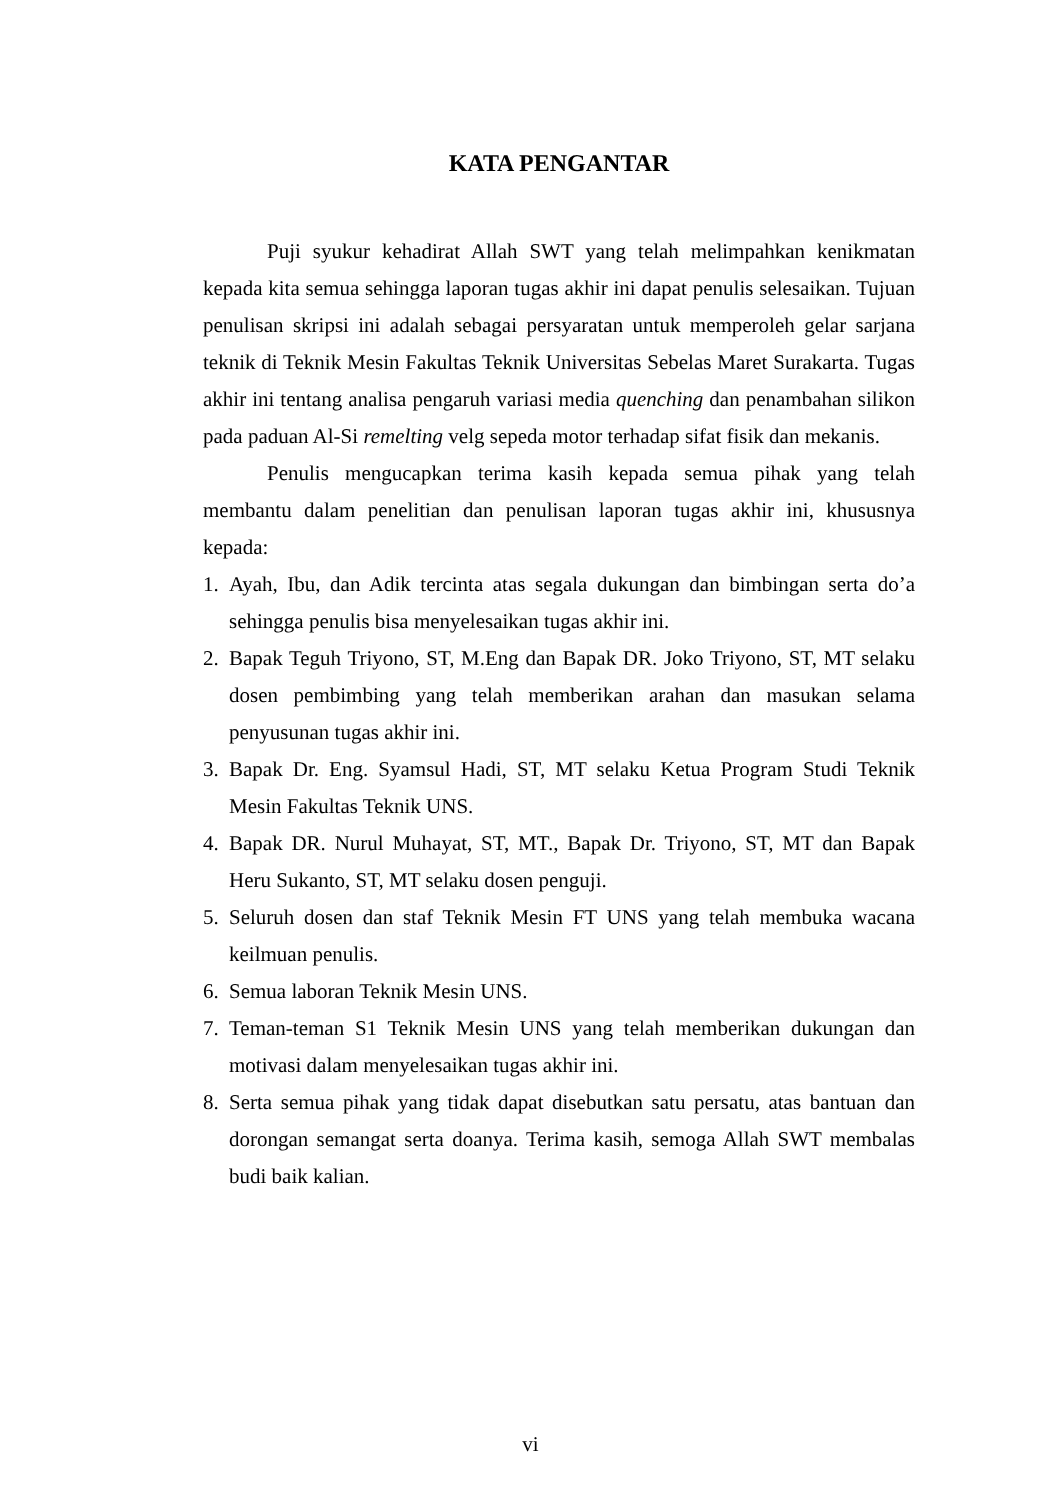KATA PENGANTAR
Puji syukur kehadirat Allah SWT yang telah melimpahkan kenikmatan kepada kita semua sehingga laporan tugas akhir ini dapat penulis selesaikan. Tujuan penulisan skripsi ini adalah sebagai persyaratan untuk memperoleh gelar sarjana teknik di Teknik Mesin Fakultas Teknik Universitas Sebelas Maret Surakarta. Tugas akhir ini tentang analisa pengaruh variasi media quenching dan penambahan silikon pada paduan Al-Si remelting velg sepeda motor terhadap sifat fisik dan mekanis.
Penulis mengucapkan terima kasih kepada semua pihak yang telah membantu dalam penelitian dan penulisan laporan tugas akhir ini, khususnya kepada:
1. Ayah, Ibu, dan Adik tercinta atas segala dukungan dan bimbingan serta do’a sehingga penulis bisa menyelesaikan tugas akhir ini.
2. Bapak Teguh Triyono, ST, M.Eng dan Bapak DR. Joko Triyono, ST, MT selaku dosen pembimbing yang telah memberikan arahan dan masukan selama penyusunan tugas akhir ini.
3. Bapak Dr. Eng. Syamsul Hadi, ST, MT selaku Ketua Program Studi Teknik Mesin Fakultas Teknik UNS.
4. Bapak DR. Nurul Muhayat, ST, MT., Bapak Dr. Triyono, ST, MT dan Bapak Heru Sukanto, ST, MT selaku dosen penguji.
5. Seluruh dosen dan staf Teknik Mesin FT UNS yang telah membuka wacana keilmuan penulis.
6. Semua laboran Teknik Mesin UNS.
7. Teman-teman S1 Teknik Mesin UNS yang telah memberikan dukungan dan motivasi dalam menyelesaikan tugas akhir ini.
8. Serta semua pihak yang tidak dapat disebutkan satu persatu, atas bantuan dan dorongan semangat serta doanya. Terima kasih, semoga Allah SWT membalas budi baik kalian.
vi